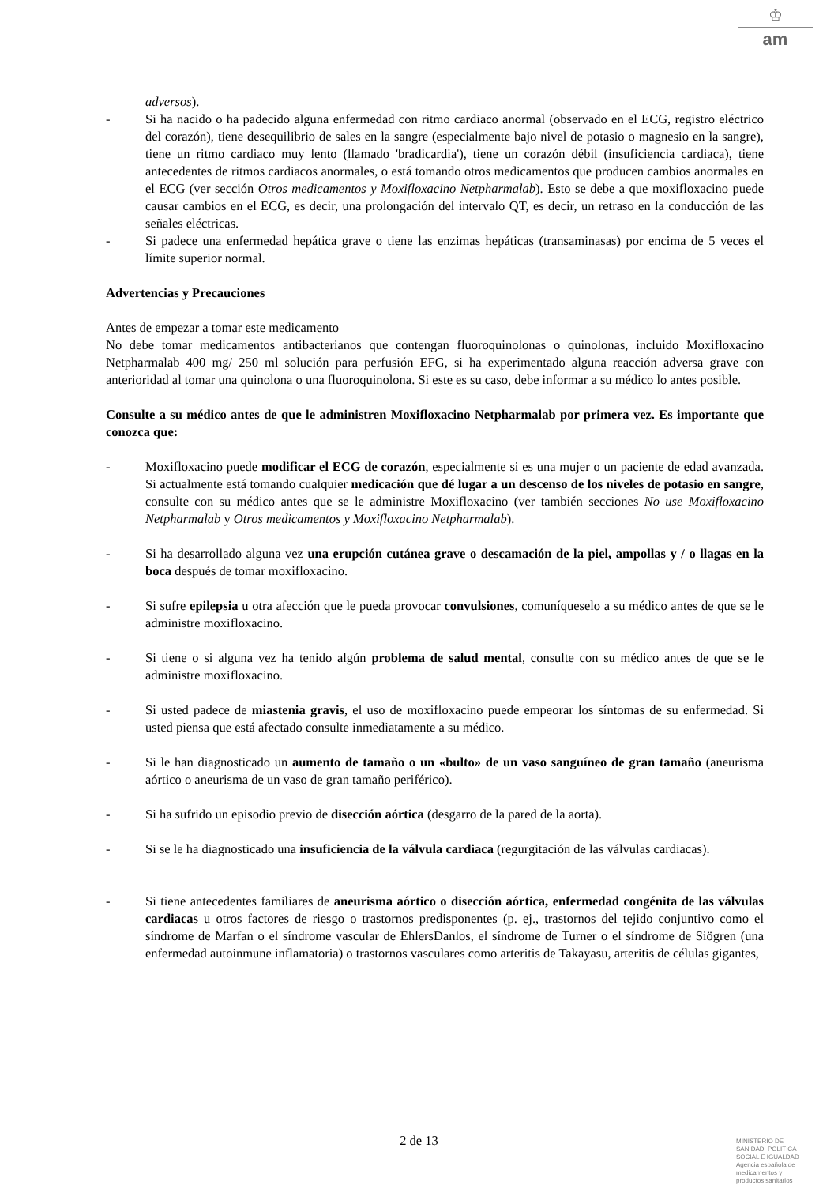♔
am
adversos).
- Si ha nacido o ha padecido alguna enfermedad con ritmo cardiaco anormal (observado en el ECG, registro eléctrico del corazón), tiene desequilibrio de sales en la sangre (especialmente bajo nivel de potasio o magnesio en la sangre), tiene un ritmo cardiaco muy lento (llamado 'bradicardia'), tiene un corazón débil (insuficiencia cardiaca), tiene antecedentes de ritmos cardiacos anormales, o está tomando otros medicamentos que producen cambios anormales en el ECG (ver sección Otros medicamentos y Moxifloxacino Netpharmalab). Esto se debe a que moxifloxacino puede causar cambios en el ECG, es decir, una prolongación del intervalo QT, es decir, un retraso en la conducción de las señales eléctricas.
- Si padece una enfermedad hepática grave o tiene las enzimas hepáticas (transaminasas) por encima de 5 veces el límite superior normal.
Advertencias y Precauciones
Antes de empezar a tomar este medicamento
No debe tomar medicamentos antibacterianos que contengan fluoroquinolonas o quinolonas, incluido Moxifloxacino Netpharmalab 400 mg/ 250 ml solución para perfusión EFG, si ha experimentado alguna reacción adversa grave con anterioridad al tomar una quinolona o una fluoroquinolona. Si este es su caso, debe informar a su médico lo antes posible.
Consulte a su médico antes de que le administren Moxifloxacino Netpharmalab por primera vez. Es importante que conozca que:
- Moxifloxacino puede modificar el ECG de corazón, especialmente si es una mujer o un paciente de edad avanzada. Si actualmente está tomando cualquier medicación que dé lugar a un descenso de los niveles de potasio en sangre, consulte con su médico antes que se le administre Moxifloxacino (ver también secciones No use Moxifloxacino Netpharmalab y Otros medicamentos y Moxifloxacino Netpharmalab).
- Si ha desarrollado alguna vez una erupción cutánea grave o descamación de la piel, ampollas y / o llagas en la boca después de tomar moxifloxacino.
- Si sufre epilepsia u otra afección que le pueda provocar convulsiones, comuníqueselo a su médico antes de que se le administre moxifloxacino.
- Si tiene o si alguna vez ha tenido algún problema de salud mental, consulte con su médico antes de que se le administre moxifloxacino.
- Si usted padece de miastenia gravis, el uso de moxifloxacino puede empeorar los síntomas de su enfermedad. Si usted piensa que está afectado consulte inmediatamente a su médico.
- Si le han diagnosticado un aumento de tamaño o un «bulto» de un vaso sanguíneo de gran tamaño (aneurisma aórtico o aneurisma de un vaso de gran tamaño periférico).
- Si ha sufrido un episodio previo de disección aórtica (desgarro de la pared de la aorta).
- Si se le ha diagnosticado una insuficiencia de la válvula cardiaca (regurgitación de las válvulas cardiacas).
- Si tiene antecedentes familiares de aneurisma aórtico o disección aórtica, enfermedad congénita de las válvulas cardiacas u otros factores de riesgo o trastornos predisponentes (p. ej., trastornos del tejido conjuntivo como el síndrome de Marfan o el síndrome vascular de EhlersDanlos, el síndrome de Turner o el síndrome de Siögren (una enfermedad autoinmune inflamatoria) o trastornos vasculares como arteritis de Takayasu, arteritis de células gigantes,
2 de 13
MINISTERIO DE
SANIDAD, POLITICA
SOCIAL E IGUALDAD
Agencia española de
medicamentos y
productos sanitarios